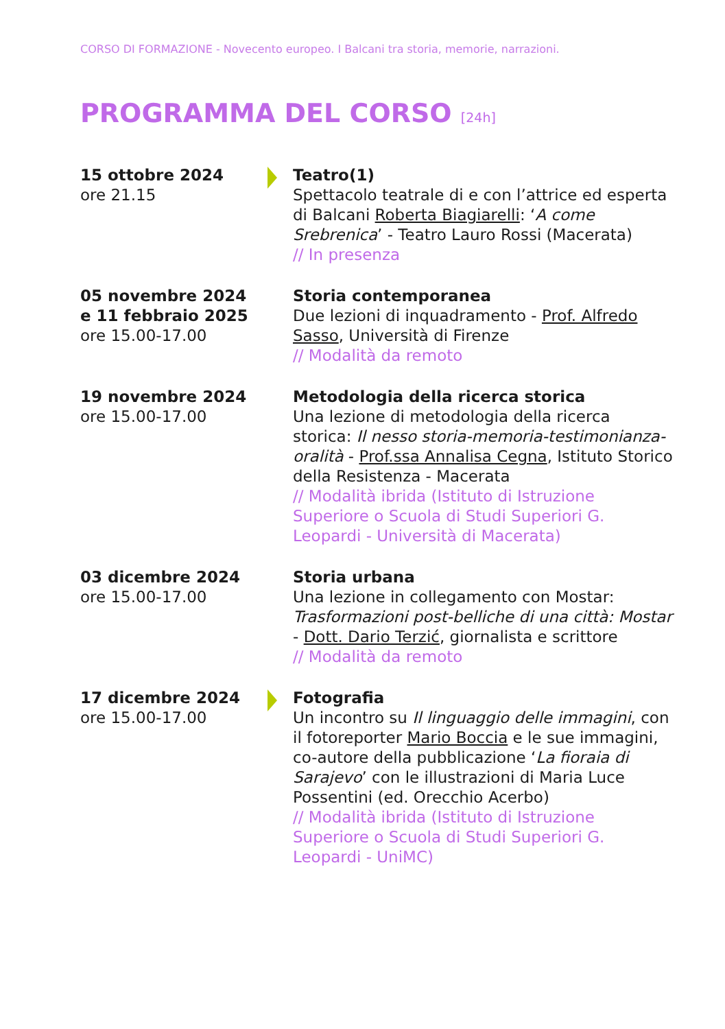CORSO DI FORMAZIONE - Novecento europeo. I Balcani tra storia, memorie, narrazioni.
PROGRAMMA DEL CORSO [24h]
15 ottobre 2024
ore 21.15
Teatro(1)
Spettacolo teatrale di e con l’attrice ed esperta di Balcani Roberta Biagiarelli: ‘A come Srebrenica’ - Teatro Lauro Rossi (Macerata)
// In presenza
05 novembre 2024 e 11 febbraio 2025
ore 15.00-17.00
Storia contemporanea
Due lezioni di inquadramento - Prof. Alfredo Sasso, Università di Firenze
// Modalità da remoto
19 novembre 2024
ore 15.00-17.00
Metodologia della ricerca storica
Una lezione di metodologia della ricerca storica: Il nesso storia-memoria-testimonianza-oralità - Prof.ssa Annalisa Cegna, Istituto Storico della Resistenza - Macerata
// Modalità ibrida (Istituto di Istruzione Superiore o Scuola di Studi Superiori G. Leopardi - Università di Macerata)
03 dicembre 2024
ore 15.00-17.00
Storia urbana
Una lezione in collegamento con Mostar: Trasformazioni post-belliche di una città: Mostar - Dott. Dario Terzić, giornalista e scrittore
// Modalità da remoto
17 dicembre 2024
ore 15.00-17.00
Fotografia
Un incontro su Il linguaggio delle immagini, con il fotoreporter Mario Boccia e le sue immagini, co-autore della pubblicazione ‘La fioraia di Sarajevo’ con le illustrazioni di Maria Luce Possentini (ed. Orecchio Acerbo)
// Modalità ibrida (Istituto di Istruzione Superiore o Scuola di Studi Superiori G. Leopardi - UniMC)